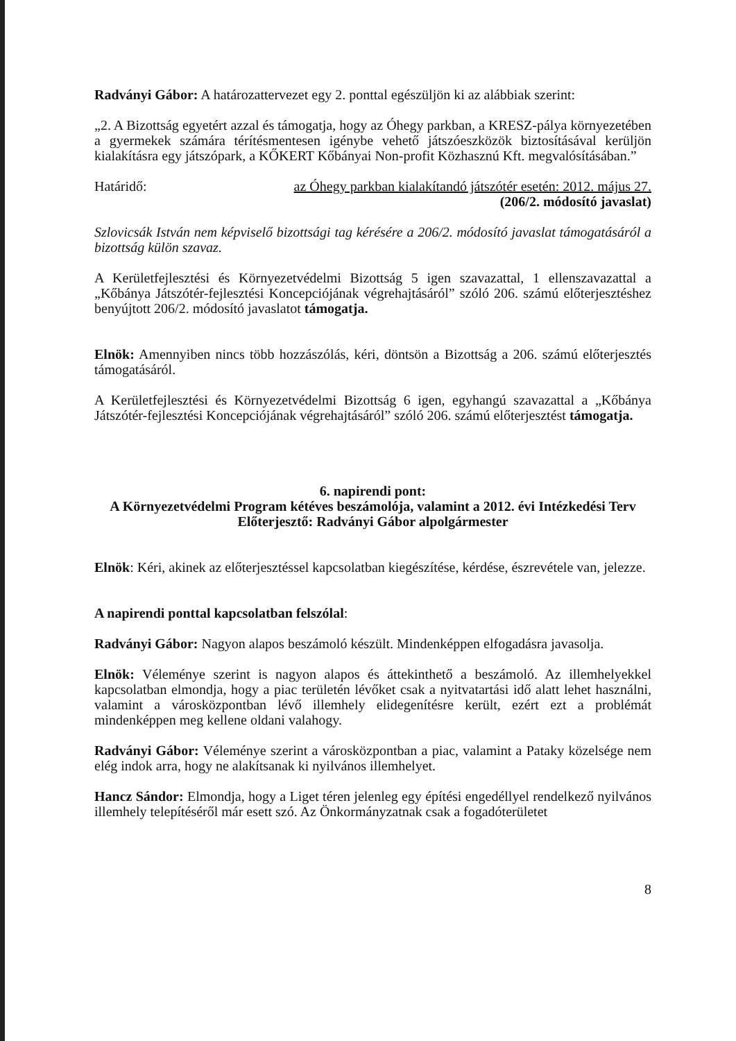Radványi Gábor: A határozattervezet egy 2. ponttal egészüljön ki az alábbiak szerint:
„2. A Bizottság egyetért azzal és támogatja, hogy az Óhegy parkban, a KRESZ-pálya környezetében a gyermekek számára térítésmentesen igénybe vehető játszóeszközök biztosításával kerüljön kialakításra egy játszópark, a KŐKERT Kőbányai Non-profit Közhasznú Kft. megvalósításában.”
Határidő: az Óhegy parkban kialakítandó játszótér esetén: 2012. május 27.
(206/2. módosító javaslat)
Szlovicsák István nem képviselő bizottsági tag kérésére a 206/2. módosító javaslat támogatásáról a bizottság külön szavaz.
A Kerületfejlesztési és Környezetvédelmi Bizottság 5 igen szavazattal, 1 ellenszavazattal a „Kőbánya Játszótér-fejlesztési Koncepciójának végrehajtásáról” szóló 206. számú előterjesztéshez benyújtott 206/2. módosító javaslatot támogatja.
Elnök: Amennyiben nincs több hozzászólás, kéri, döntsön a Bizottság a 206. számú előterjesztés támogatásáról.
A Kerületfejlesztési és Környezetvédelmi Bizottság 6 igen, egyhangú szavazattal a „Kőbánya Játszótér-fejlesztési Koncepciójának végrehajtásáról” szóló 206. számú előterjesztést támogatja.
6. napirendi pont:
A Környezetvédelmi Program kétéves beszámolója, valamint a 2012. évi Intézkedési Terv
Előterjesztő: Radványi Gábor alpolgármester
Elnök: Kéri, akinek az előterjesztéssel kapcsolatban kiegészítése, kérdése, észrevétele van, jelezze.
A napirendi ponttal kapcsolatban felszólal:
Radványi Gábor: Nagyon alapos beszámoló készült. Mindenképpen elfogadásra javasolja.
Elnök: Véleménye szerint is nagyon alapos és áttekinthető a beszámoló. Az illemhelyekkel kapcsolatban elmondja, hogy a piac területén lévőket csak a nyitvatartási idő alatt lehet használni, valamint a városközpontban lévő illemhely elidegenítésre került, ezért ezt a problémát mindenképpen meg kellene oldani valahogy.
Radványi Gábor: Véleménye szerint a városközpontban a piac, valamint a Pataky közelsége nem elég indok arra, hogy ne alakítsanak ki nyilvános illemhelyet.
Hancz Sándor: Elmondja, hogy a Liget téren jelenleg egy építési engedéllyel rendelkező nyilvános illemhely telepítéséről már esett szó. Az Önkormányzatnak csak a fogadóterületet
8